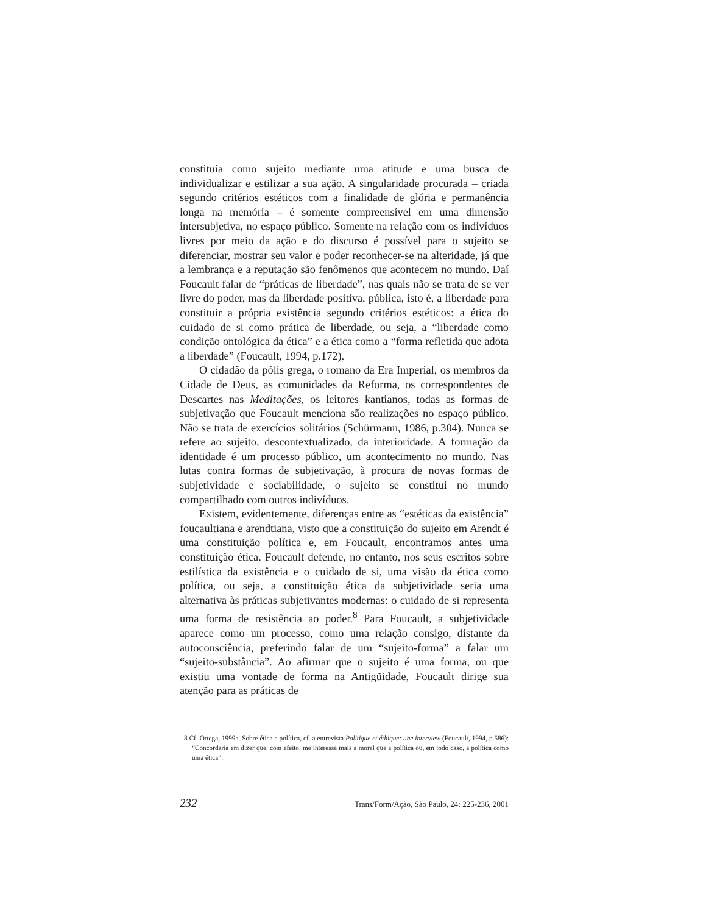constituía como sujeito mediante uma atitude e uma busca de individualizar e estilizar a sua ação. A singularidade procurada – criada segundo critérios estéticos com a finalidade de glória e permanência longa na memória – é somente compreensível em uma dimensão intersubjetiva, no espaço público. Somente na relação com os indivíduos livres por meio da ação e do discurso é possível para o sujeito se diferenciar, mostrar seu valor e poder reconhecer-se na alteridade, já que a lembrança e a reputação são fenômenos que acontecem no mundo. Daí Foucault falar de “práticas de liberdade”, nas quais não se trata de se ver livre do poder, mas da liberdade positiva, pública, isto é, a liberdade para constituir a própria existência segundo critérios estéticos: a ética do cuidado de si como prática de liberdade, ou seja, a “liberdade como condição ontológica da ética” e a ética como a “forma refletida que adota a liberdade” (Foucault, 1994, p.172).
O cidadão da pólis grega, o romano da Era Imperial, os membros da Cidade de Deus, as comunidades da Reforma, os correspondentes de Descartes nas Meditações, os leitores kantianos, todas as formas de subjetivação que Foucault menciona são realizações no espaço público. Não se trata de exercícios solitários (Schürmann, 1986, p.304). Nunca se refere ao sujeito, descontextualizado, da interioridade. A formação da identidade é um processo público, um acontecimento no mundo. Nas lutas contra formas de subjetivação, à procura de novas formas de subjetividade e sociabilidade, o sujeito se constitui no mundo compartilhado com outros indivíduos.
Existem, evidentemente, diferenças entre as “estéticas da existência” foucaultiana e arendtiana, visto que a constituição do sujeito em Arendt é uma constituição política e, em Foucault, encontramos antes uma constituição ética. Foucault defende, no entanto, nos seus escritos sobre estilística da existência e o cuidado de si, uma visão da ética como política, ou seja, a constituição ética da subjetividade seria uma alternativa às práticas subjetivantes modernas: o cuidado de si representa uma forma de resistência ao poder.<sup>8</sup> Para Foucault, a subjetividade aparece como um processo, como uma relação consigo, distante da autoconsciência, preferindo falar de um “sujeito-forma” a falar um “sujeito-substância”. Ao afirmar que o sujeito é uma forma, ou que existiu uma vontade de forma na Antigüidade, Foucault dirige sua atenção para as práticas de
8 Cf. Ortega, 1999a. Sobre ética e política, cf. a entrevista Politique et éthique: une interview (Foucault, 1994, p.586): “Concordaria em dizer que, com efeito, me interessa mais a moral que a política ou, em todo caso, a política como uma ética”.
232 Trans/Form/Ação, São Paulo, 24: 225-236, 2001